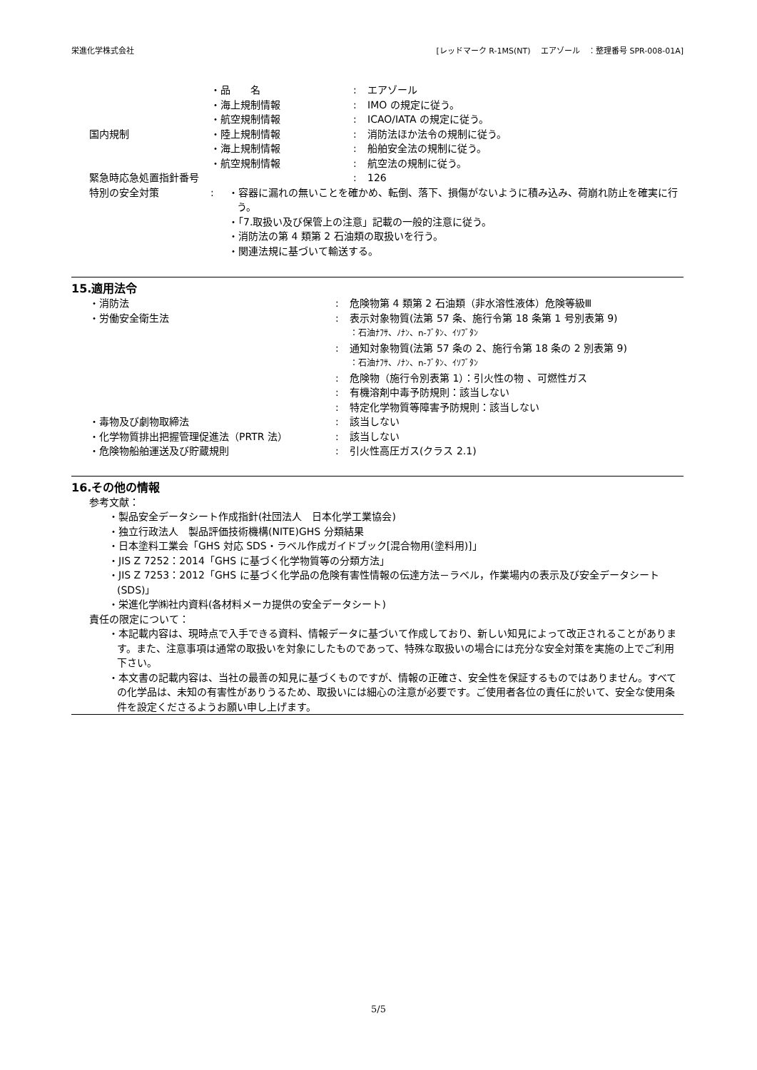栄進化学株式会社 [レッドマーク R-1MS(NT)　 エアゾール　：整理番号 SPR-008-01A]
・品　　名 : エアゾール
・海上規制情報 : IMO の規定に従う。
・航空規制情報 : ICAO/IATA の規定に従う。
国内規制 ・陸上規制情報 : 消防法ほか法令の規制に従う。
・海上規制情報 : 船舶安全法の規制に従う。
・航空規制情報 : 航空法の規制に従う。
緊急時応急処置指針番号 : 126
特別の安全対策 : ・容器に漏れの無いことを確かめ、転倒、落下、損傷がないように積み込み、荷崩れ防止を確実に行う。
・「7.取扱い及び保管上の注意」記載の一般的注意に従う。
・消防法の第 4 類第 2 石油類の取扱いを行う。
・関連法規に基づいて輸送する。
15.適用法令
・消防法 : 危険物第 4 類第 2 石油類（非水溶性液体）危険等級Ⅲ
・労働安全衛生法 : 表示対象物質(法第 57 条、施行令第 18 条第 1 号別表第 9)
：石油ﾅﾌｻ、ﾉﾅﾝ、n-ﾌﾞﾀﾝ、ｲｿﾌﾞﾀﾝ
: 通知対象物質(法第 57 条の 2、施行令第 18 条の 2 別表第 9)
：石油ﾅﾌｻ、ﾉﾅﾝ、n-ﾌﾞﾀﾝ、ｲｿﾌﾞﾀﾝ
: 危険物（施行令別表第 1）：引火性の物 、可燃性ガス
: 有機溶剤中毒予防規則：該当しない
: 特定化学物質等障害予防規則：該当しない
・毒物及び劇物取締法 : 該当しない
・化学物質排出把握管理促進法（PRTR 法） : 該当しない
・危険物船舶運送及び貯蔵規則 : 引火性高圧ガス(クラス 2.1)
16.その他の情報
参考文献：
・製品安全データシート作成指針(社団法人　日本化学工業協会)
・独立行政法人　製品評価技術機構(NITE)GHS 分類結果
・日本塗料工業会「GHS 対応 SDS・ラベル作成ガイドブック[混合物用(塗料用)]」
・JIS Z 7252：2014「GHS に基づく化学物質等の分類方法」
・JIS Z 7253：2012「GHS に基づく化学品の危険有害性情報の伝達方法－ラベル，作業場内の表示及び安全データシート(SDS)」
・栄進化学㈱社内資料(各材料メーカ提供の安全データシート)
責任の限定について：
・本記載内容は、現時点で入手できる資料、情報データに基づいて作成しており、新しい知見によって改正されることがあります。また、注意事項は通常の取扱いを対象にしたものであって、特殊な取扱いの場合には充分な安全対策を実施の上でご利用下さい。
・本文書の記載内容は、当社の最善の知見に基づくものですが、情報の正確さ、安全性を保証するものではありません。すべての化学品は、未知の有害性がありうるため、取扱いには細心の注意が必要です。ご使用者各位の責任に於いて、安全な使用条件を設定くださるようお願い申し上げます。
5/5